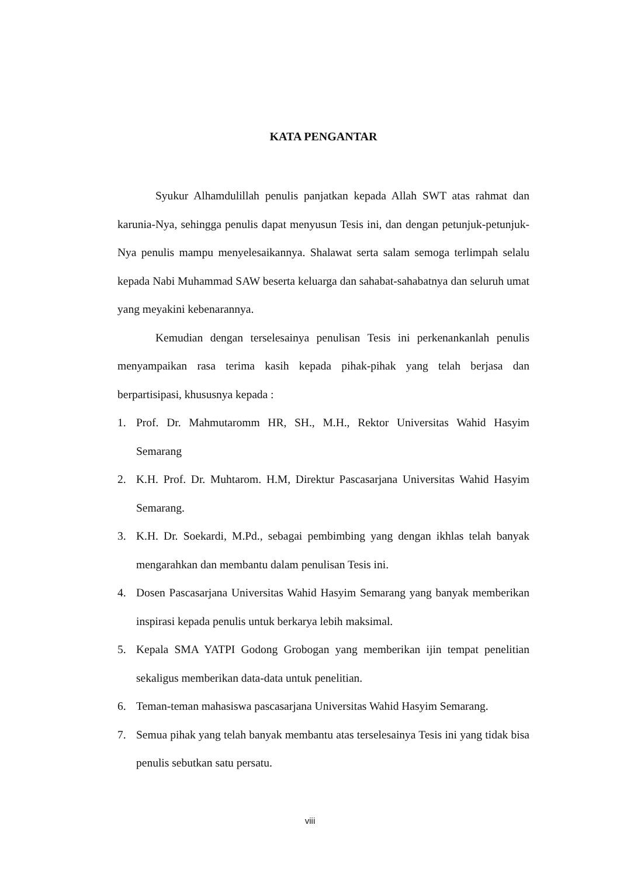KATA PENGANTAR
Syukur Alhamdulillah penulis panjatkan kepada Allah SWT atas rahmat dan karunia-Nya, sehingga penulis dapat menyusun Tesis ini, dan dengan petunjuk-petunjuk-Nya penulis mampu menyelesaikannya. Shalawat serta salam semoga terlimpah selalu kepada Nabi Muhammad SAW beserta keluarga dan sahabat-sahabatnya dan seluruh umat yang meyakini kebenarannya.
Kemudian dengan terselesainya penulisan Tesis ini perkenankanlah penulis menyampaikan rasa terima kasih kepada pihak-pihak yang telah berjasa dan berpartisipasi, khususnya kepada :
1. Prof. Dr. Mahmutaromm HR, SH., M.H., Rektor Universitas Wahid Hasyim Semarang
2. K.H. Prof. Dr. Muhtarom. H.M, Direktur Pascasarjana Universitas Wahid Hasyim Semarang.
3. K.H. Dr. Soekardi, M.Pd., sebagai pembimbing yang dengan ikhlas telah banyak mengarahkan dan membantu dalam penulisan Tesis ini.
4. Dosen Pascasarjana Universitas Wahid Hasyim Semarang yang banyak memberikan inspirasi kepada penulis untuk berkarya lebih maksimal.
5. Kepala SMA YATPI Godong Grobogan yang memberikan ijin tempat penelitian sekaligus memberikan data-data untuk penelitian.
6. Teman-teman mahasiswa pascasarjana Universitas Wahid Hasyim Semarang.
7. Semua pihak yang telah banyak membantu atas terselesainya Tesis ini yang tidak bisa penulis sebutkan satu persatu.
viii